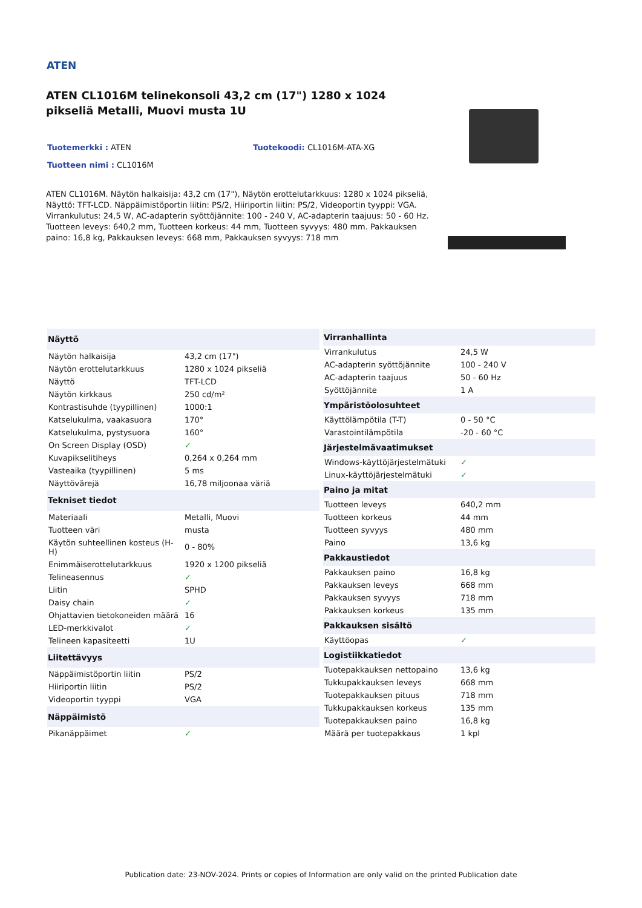ATEN
ATEN CL1016M telinekonsoli 43,2 cm (17") 1280 x 1024 pikseliä Metalli, Muovi musta 1U
Tuotemerkki : ATEN Tuotekoodi: CL1016M-ATA-XG
Tuotteen nimi : CL1016M
ATEN CL1016M. Näytön halkaisija: 43,2 cm (17"), Näytön erottelutarkkuus: 1280 x 1024 pikseliä, Näyttö: TFT-LCD. Näppäimistöportin liitin: PS/2, Hiiriportin liitin: PS/2, Videoportin tyyppi: VGA. Virrankulutus: 24,5 W, AC-adapterin syöttöjännite: 100 - 240 V, AC-adapterin taajuus: 50 - 60 Hz. Tuotteen leveys: 640,2 mm, Tuotteen korkeus: 44 mm, Tuotteen syvyys: 480 mm. Pakkauksen paino: 16,8 kg, Pakkauksen leveys: 668 mm, Pakkauksen syvyys: 718 mm
| Näyttö | |
| --- | --- |
| Näytön halkaisija | 43,2 cm (17") |
| Näytön erottelutarkkuus | 1280 x 1024 pikseliä |
| Näyttö | TFT-LCD |
| Näytön kirkkaus | 250 cd/m² |
| Kontrastisuhde (tyypillinen) | 1000:1 |
| Katselukulma, vaakasuora | 170° |
| Katselukulma, pystysuora | 160° |
| On Screen Display (OSD) | ✓ |
| Kuvapikselitiheys | 0,264 x 0,264 mm |
| Vasteaika (tyypillinen) | 5 ms |
| Näyttövärejä | 16,78 miljoonaa väriä |
| Tekniset tiedot | |
| Materiaali | Metalli, Muovi |
| Tuotteen väri | musta |
| Käytön suhteellinen kosteus (H-H) | 0 - 80% |
| Enimmäiserottelutarkkuus | 1920 x 1200 pikseliä |
| Telineasennus | ✓ |
| Liitin | SPHD |
| Daisy chain | ✓ |
| Ohjattavien tietokoneiden määrä | 16 |
| LED-merkkivalot | ✓ |
| Telineen kapasiteetti | 1U |
| Liitettävyys | |
| Näppäimistöportin liitin | PS/2 |
| Hiiriportin liitin | PS/2 |
| Videoportin tyyppi | VGA |
| Näppäimistö | |
| Pikanäppäimet | ✓ |
| Virranhallinta | |
| --- | --- |
| Virrankulutus | 24,5 W |
| AC-adapterin syöttöjännite | 100 - 240 V |
| AC-adapterin taajuus | 50 - 60 Hz |
| Syöttöjännite | 1 A |
| Ympäristöolosuhteet | |
| Käyttölämpötila (T-T) | 0 - 50 °C |
| Varastointilämpötila | -20 - 60 °C |
| Järjestelmävaatimukset | |
| Windows-käyttöjärjestelmätuki | ✓ |
| Linux-käyttöjärjestelmätuki | ✓ |
| Paino ja mitat | |
| Tuotteen leveys | 640,2 mm |
| Tuotteen korkeus | 44 mm |
| Tuotteen syvyys | 480 mm |
| Paino | 13,6 kg |
| Pakkaustiedot | |
| Pakkauksen paino | 16,8 kg |
| Pakkauksen leveys | 668 mm |
| Pakkauksen syvyys | 718 mm |
| Pakkauksen korkeus | 135 mm |
| Pakkauksen sisältö | |
| Käyttöopas | ✓ |
| Logistiikkatiedot | |
| Tuotepakkauksen nettopaino | 13,6 kg |
| Tukkupakkauksen leveys | 668 mm |
| Tuotepakkauksen pituus | 718 mm |
| Tukkupakkauksen korkeus | 135 mm |
| Tuotepakkauksen paino | 16,8 kg |
| Määrä per tuotepakkaus | 1 kpl |
Publication date: 23-NOV-2024. Prints or copies of Information are only valid on the printed Publication date